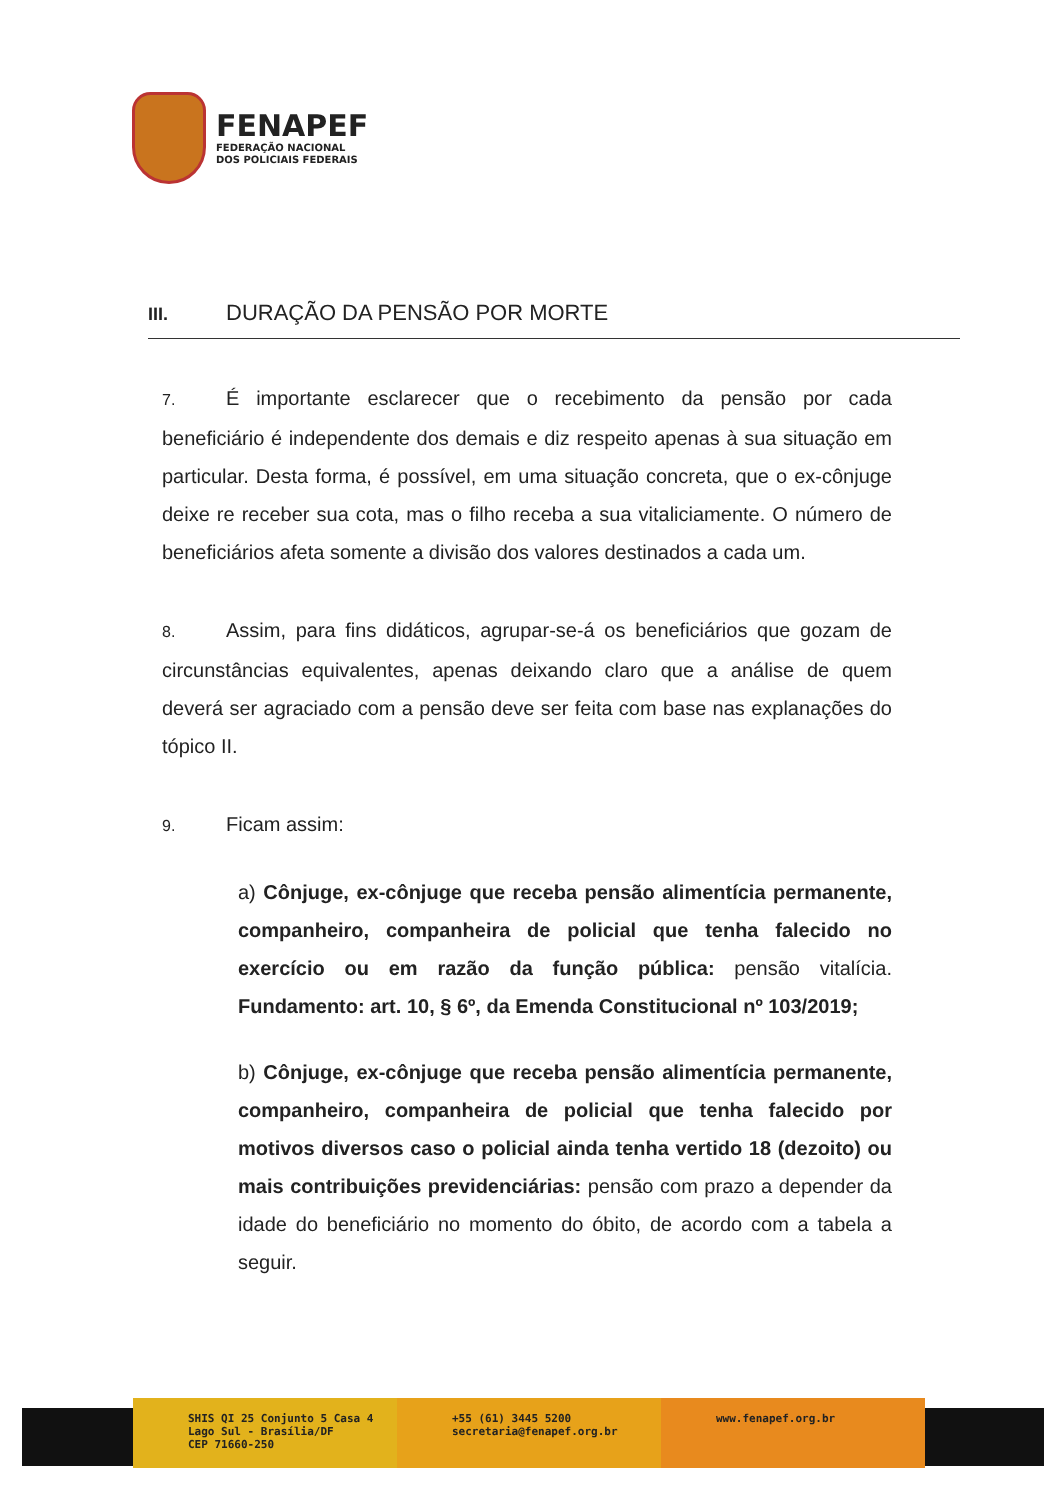FENAPEF
FEDERAÇÃO NACIONAL
DOS POLICIAIS FEDERAIS
III. DURAÇÃO DA PENSÃO POR MORTE
7. É importante esclarecer que o recebimento da pensão por cada beneficiário é independente dos demais e diz respeito apenas à sua situação em particular. Desta forma, é possível, em uma situação concreta, que o ex-cônjuge deixe re receber sua cota, mas o filho receba a sua vitaliciamente. O número de beneficiários afeta somente a divisão dos valores destinados a cada um.
8. Assim, para fins didáticos, agrupar-se-á os beneficiários que gozam de circunstâncias equivalentes, apenas deixando claro que a análise de quem deverá ser agraciado com a pensão deve ser feita com base nas explanações do tópico II.
9. Ficam assim:
a) Cônjuge, ex-cônjuge que receba pensão alimentícia permanente, companheiro, companheira de policial que tenha falecido no exercício ou em razão da função pública: pensão vitalícia. Fundamento: art. 10, § 6º, da Emenda Constitucional nº 103/2019;
b) Cônjuge, ex-cônjuge que receba pensão alimentícia permanente, companheiro, companheira de policial que tenha falecido por motivos diversos caso o policial ainda tenha vertido 18 (dezoito) ou mais contribuições previdenciárias: pensão com prazo a depender da idade do beneficiário no momento do óbito, de acordo com a tabela a seguir.
SHIS QI 25 Conjunto 5 Casa 4
Lago Sul - Brasília/DF
CEP 71660-250
+55 (61) 3445 5200
secretaria@fenapef.org.br
www.fenapef.org.br